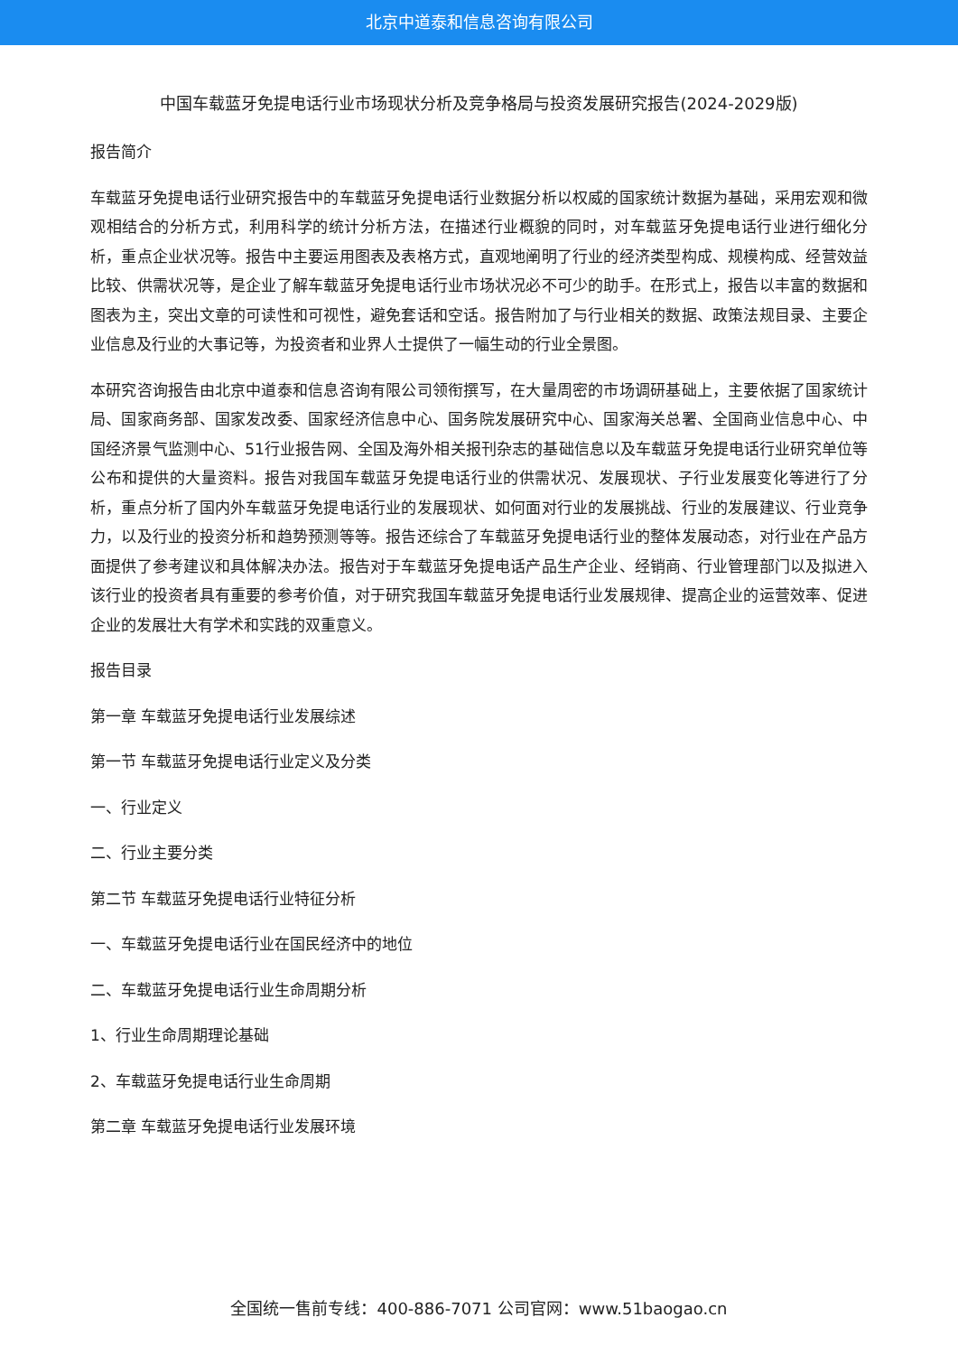北京中道泰和信息咨询有限公司
中国车载蓝牙免提电话行业市场现状分析及竞争格局与投资发展研究报告(2024-2029版)
报告简介
车载蓝牙免提电话行业研究报告中的车载蓝牙免提电话行业数据分析以权威的国家统计数据为基础，采用宏观和微观相结合的分析方式，利用科学的统计分析方法，在描述行业概貌的同时，对车载蓝牙免提电话行业进行细化分析，重点企业状况等。报告中主要运用图表及表格方式，直观地阐明了行业的经济类型构成、规模构成、经营效益比较、供需状况等，是企业了解车载蓝牙免提电话行业市场状况必不可少的助手。在形式上，报告以丰富的数据和图表为主，突出文章的可读性和可视性，避免套话和空话。报告附加了与行业相关的数据、政策法规目录、主要企业信息及行业的大事记等，为投资者和业界人士提供了一幅生动的行业全景图。
本研究咨询报告由北京中道泰和信息咨询有限公司领衔撰写，在大量周密的市场调研基础上，主要依据了国家统计局、国家商务部、国家发改委、国家经济信息中心、国务院发展研究中心、国家海关总署、全国商业信息中心、中国经济景气监测中心、51行业报告网、全国及海外相关报刊杂志的基础信息以及车载蓝牙免提电话行业研究单位等公布和提供的大量资料。报告对我国车载蓝牙免提电话行业的供需状况、发展现状、子行业发展变化等进行了分析，重点分析了国内外车载蓝牙免提电话行业的发展现状、如何面对行业的发展挑战、行业的发展建议、行业竞争力，以及行业的投资分析和趋势预测等等。报告还综合了车载蓝牙免提电话行业的整体发展动态，对行业在产品方面提供了参考建议和具体解决办法。报告对于车载蓝牙免提电话产品生产企业、经销商、行业管理部门以及拟进入该行业的投资者具有重要的参考价值，对于研究我国车载蓝牙免提电话行业发展规律、提高企业的运营效率、促进企业的发展壮大有学术和实践的双重意义。
报告目录
第一章 车载蓝牙免提电话行业发展综述
第一节 车载蓝牙免提电话行业定义及分类
一、行业定义
二、行业主要分类
第二节 车载蓝牙免提电话行业特征分析
一、车载蓝牙免提电话行业在国民经济中的地位
二、车载蓝牙免提电话行业生命周期分析
1、行业生命周期理论基础
2、车载蓝牙免提电话行业生命周期
第二章 车载蓝牙免提电话行业发展环境
全国统一售前专线：400-886-7071 公司官网：www.51baogao.cn